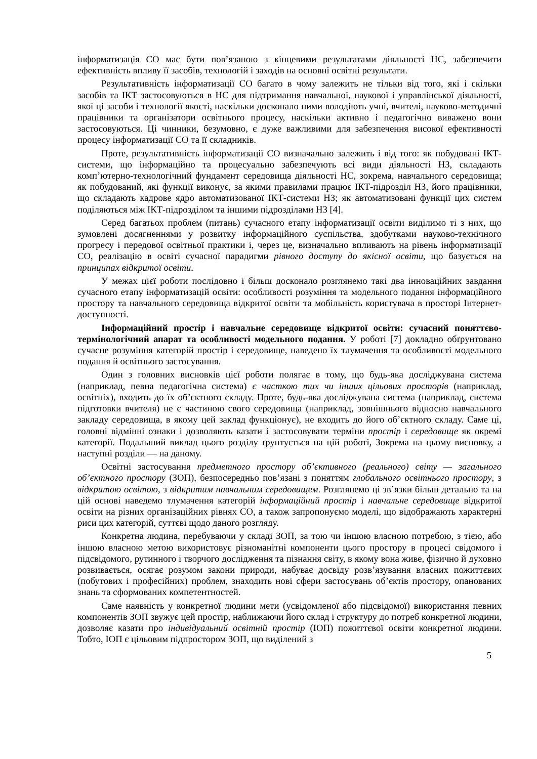інформатизація СО має бути пов’язаною з кінцевими результатами діяльності НС, забезпечити ефективність впливу її засобів, технологій і заходів на основні освітні результати.
Результативність інформатизації СО багато в чому залежить не тільки від того, які і скільки засобів та ІКТ застосовуються в НС для підтримання навчальної, наукової і управлінської діяльності, якої ці засоби і технології якості, наскільки досконало ними володіють учні, вчителі, науково-методичні працівники та організатори освітнього процесу, наскільки активно і педагогічно виважено вони застосовуються. Ці чинники, безумовно, є дуже важливими для забезпечення високої ефективності процесу інформатизації СО та її складників.
Проте, результативність інформатизації СО визначально залежить і від того: як побудовані ІКТ-системи, що інформаційно та процесуально забезпечують всі види діяльності НЗ, складають комп’ютерно-технологічний фундамент середовища діяльності НС, зокрема, навчального середовища; як побудований, які функції виконує, за якими правилами працює ІКТ-підрозділ НЗ, його працівники, що складають кадрове ядро автоматизованої ІКТ-системи НЗ; як автоматизовані функції цих систем поділяються між ІКТ-підрозділом та іншими підрозділами НЗ [4].
Серед багатьох проблем (питань) сучасного етапу інформатизації освіти виділимо ті з них, що зумовлені досягненнями у розвитку інформаційного суспільства, здобутками науково-технічного прогресу і передової освітньої практики і, через це, визначально впливають на рівень інформатизації СО, реалізацію в освіті сучасної парадигми рівного доступу до якісної освіти, що базується на принципах відкритої освіти.
У межах цієї роботи послідовно і більш досконало розглянемо такі два інноваційних завдання сучасного етапу інформатизацій освіти: особливості розуміння та модельного подання інформаційного простору та навчального середовища відкритої освіти та мобільність користувача в просторі Інтернет-доступності.
Інформаційний простір і навчальне середовище відкритої освіти: сучасний поняттєво-термінологічний апарат та особливості модельного подання. У роботі [7] докладно обґрунтовано сучасне розуміння категорій простір і середовище, наведено їх тлумачення та особливості модельного подання й освітнього застосування.
Один з головних висновків цієї роботи полягає в тому, що будь-яка досліджувана система (наприклад, певна педагогічна система) є часткою тих чи інших цільових просторів (наприклад, освітніх), входить до їх об’єктного складу. Проте, будь-яка досліджувана система (наприклад, система підготовки вчителя) не є частиною свого середовища (наприклад, зовнішнього відносно навчального закладу середовища, в якому цей заклад функціонує), не входить до його об’єктного складу. Саме ці, головні відмінні ознаки і дозволяють казати і застосовувати терміни простір і середовище як окремі категорії. Подальший виклад цього розділу ґрунтується на цій роботі, Зокрема на цьому висновку, а наступні розділи — на даному.
Освітні застосування предметного простору об’єктивного (реального) світу — загального об’єктного простору (ЗОП), безпосередньо пов’язані з поняттям глобального освітнього простору, з відкритою освітою, з відкритим навчальним середовищем. Розглянемо ці зв’язки більш детально та на цій основі наведемо тлумачення категорій інформаційний простір і навчальне середовище відкритої освіти на різних організаційних рівнях СО, а також запропонуємо моделі, що відображають характерні риси цих категорій, суттєві щодо даного розгляду.
Конкретна людина, перебуваючи у складі ЗОП, за тою чи іншою власною потребою, з тією, або іншою власною метою використовує різноманітні компоненти цього простору в процесі свідомого і підсвідомого, рутинного і творчого дослідження та пізнання світу, в якому вона живе, фізично й духовно розвивається, осягає розумом закони природи, набуває досвіду розв’язування власних пожиттєвих (побутових і професійних) проблем, знаходить нові сфери застосувань об’єктів простору, опанованих знань та сформованих компетентностей.
Саме наявність у конкретної людини мети (усвідомленої або підсвідомої) використання певних компонентів ЗОП звужує цей простір, наближаючи його склад і структуру до потреб конкретної людини, дозволяє казати про індивідуальний освітній простір (ІОП) пожиттєвої освіти конкретної людини. Тобто, ІОП є цільовим підпростором ЗОП, що виділений з
5